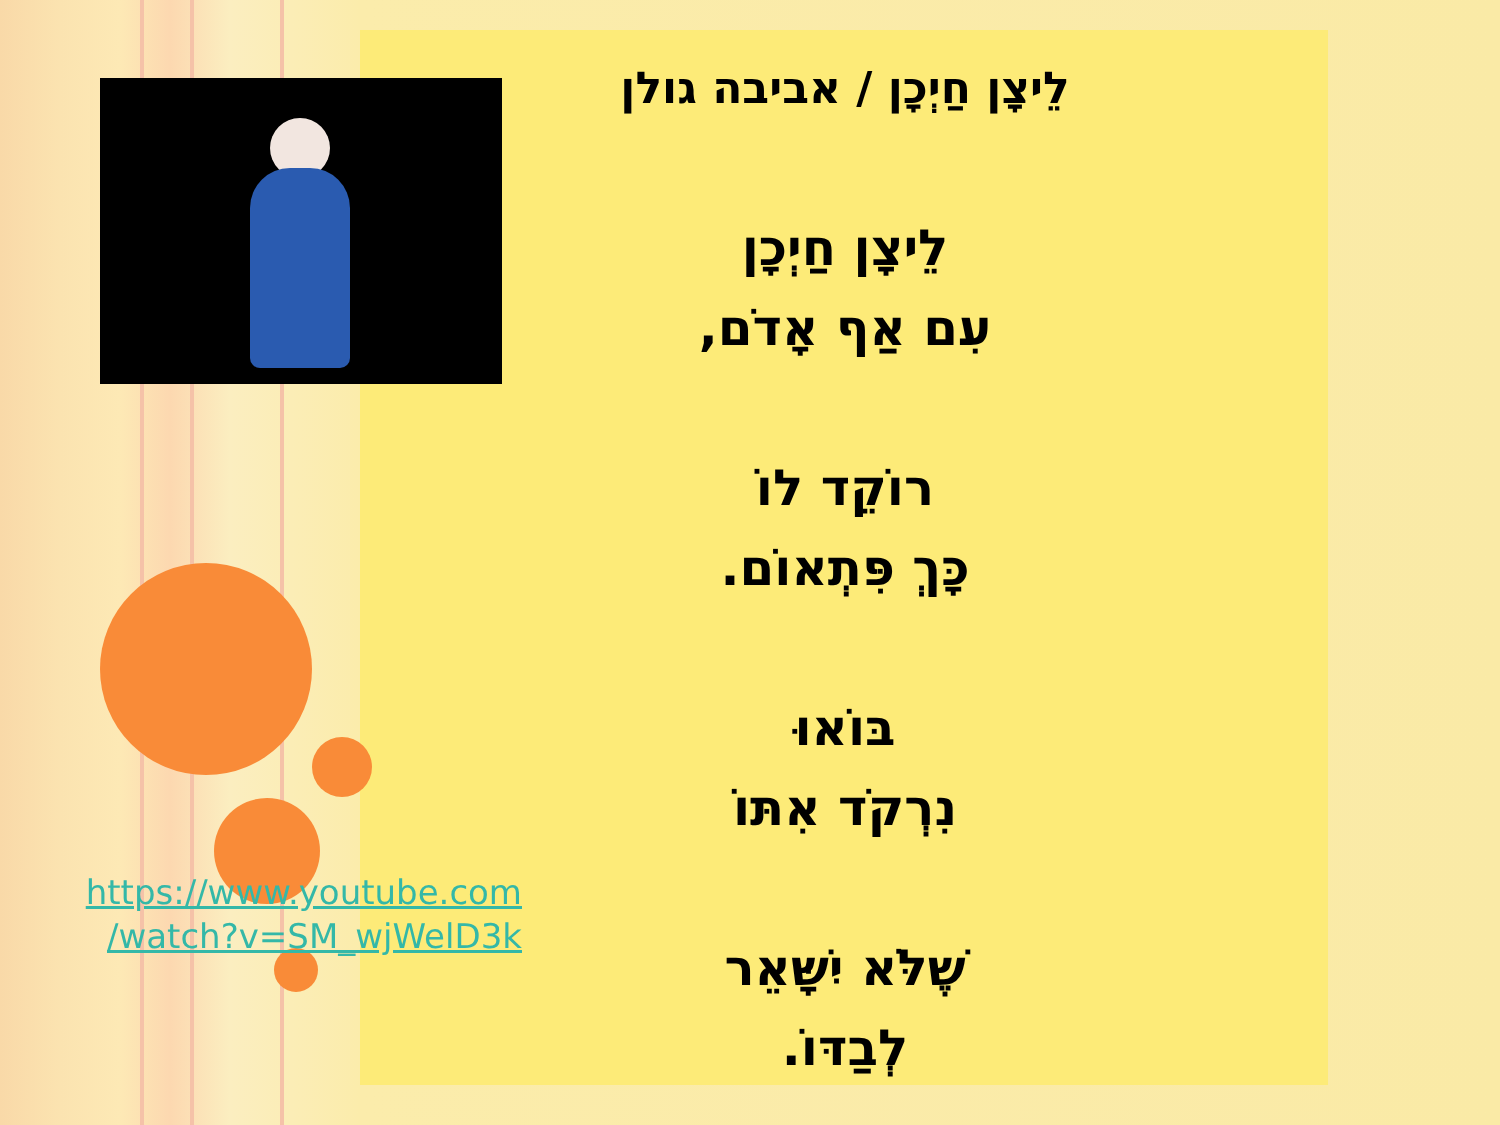לֵיצָן חַיְכָן / אביבה גולן
לֵיצָן חַיְכָן
עִם אַף אָדֹם,
רוֹקֵד לוֹ
כָּךְ פִּתְאוֹם.
בּוֹאוּ
נִרְקֹד אִתּוֹ
שֶׁלֹּא יִשָּׁאֵר
לְבַדּוֹ.
https://www.youtube.com
/watch?v=SM_wjWelD3k